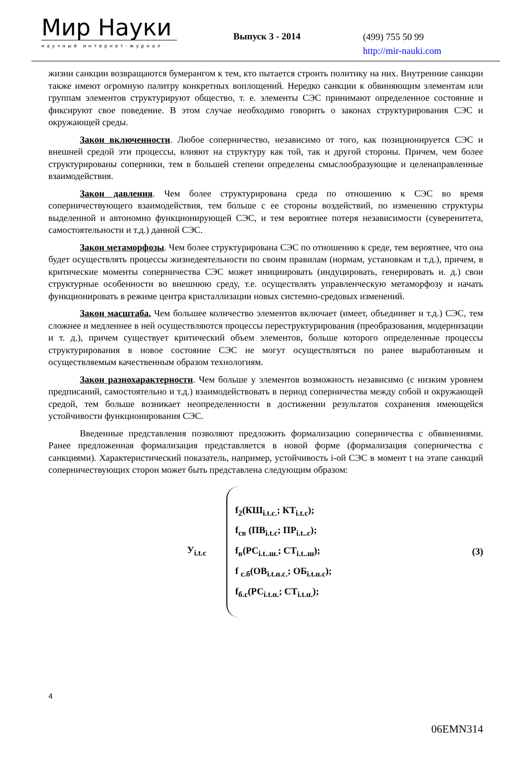Мир Науки
научный интернет-журнал
Выпуск 3 - 2014
(499) 755 50 99
http://mir-nauki.com
жизни санкции возвращаются бумерангом к тем, кто пытается строить политику на них. Внутренние санкции также имеют огромную палитру конкретных воплощений. Нередко санкции к обвиняющим элементам или группам элементов структурируют общество, т. е. элементы СЭС принимают определенное состояние и фиксируют свое поведение. В этом случае необходимо говорить о законах структурирования СЭС и окружающей среды.
Закон включенности. Любое соперничество, независимо от того, как позиционируется СЭС и внешней средой эти процессы, влияют на структуру как той, так и другой стороны. Причем, чем более структурированы соперники, тем в большей степени определены смыслообразующие и целенаправленные взаимодействия.
Закон давления. Чем более структурирована среда по отношению к СЭС во время соперничествующего взаимодействия, тем больше с ее стороны воздействий, по изменению структуры выделенной и автономно функционирующей СЭС, и тем вероятнее потеря независимости (суверенитета, самостоятельности и т.д.) данной СЭС.
Закон метаморфозы. Чем более структурирована СЭС по отношению к среде, тем вероятнее, что она будет осуществлять процессы жизнедеятельности по своим правилам (нормам, установкам и т.д.), причем, в критические моменты соперничества СЭС может инициировать (индуцировать, генерировать и. д.) свои структурные особенности во внешнюю среду, т.е. осуществлять управленческую метаморфозу и начать функционировать в режиме центра кристаллизации новых системно-средовых изменений.
Закон масштаба. Чем большее количество элементов включает (имеет, объединяет и т.д.) СЭС, тем сложнее и медленнее в ней осуществляются процессы переструктурирования (преобразования, модернизации и т. д.), причем существует критический объем элементов, больше которого определенные процессы структурирования в новое состояние СЭС не могут осуществляться по ранее выработанным и осуществляемым качественным образом технологиям.
Закон разнохарактерности. Чем больше у элементов возможность независимо (с низким уровнем предписаний, самостоятельно и т.д.) взаимодействовать в период соперничества между собой и окружающей средой, тем больше возникает неопределенности в достижении результатов сохранения имеющейся устойчивости функционирования СЭС.
Введенные представления позволяют предложить формализацию соперничества с обвинениями. Ранее предложенная формализация представляется в новой форме (формализация соперничества с санкциями). Характеристический показатель, например, устойчивость i-ой СЭС в момент t на этапе санкций соперничествующих сторон может быть представлена следующим образом:
У<sub>i.t.c</sub>
f<sub>2</sub>(КШ<sub>i.t.c.</sub>; КТ<sub>i.t.c</sub>);
f<sub>св</sub> (ПВ<sub>i.t.c</sub>; ПР<sub>i.t..c</sub>);
f<sub>в</sub>(РС<sub>i.t..ш.</sub>; СТ<sub>i.t..ш</sub>);
f <sub>с.б</sub>(ОВ<sub>i.t.α.c.</sub>; ОБ<sub>i.t.α.c</sub>);
f<sub>б.с</sub>(РС<sub>i.t.α.</sub>; СТ<sub>i.t.α.</sub>);
(3)
4
06EMN314